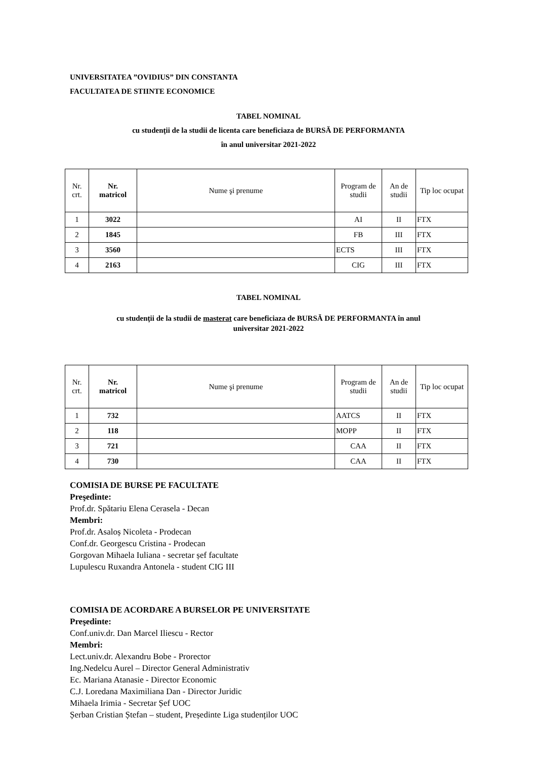UNIVERSITATEA ”OVIDIUS” DIN CONSTANTA
FACULTATEA DE STIINTE ECONOMICE
TABEL NOMINAL
cu studenţii de la studii de licenta care beneficiaza de BURSĂ DE PERFORMANTA
în anul universitar 2021-2022
| Nr. crt. | Nr. matricol | Nume şi prenume | Program de studii | An de studii | Tip loc ocupat |
| --- | --- | --- | --- | --- | --- |
| 1 | 3022 | | AI | II | FTX |
| 2 | 1845 | | FB | III | FTX |
| 3 | 3560 | | ECTS | III | FTX |
| 4 | 2163 | | CIG | III | FTX |
TABEL NOMINAL
cu studenţii de la studii de masterat care beneficiaza de BURSĂ DE PERFORMANTA în anul
universitar 2021-2022
| Nr. crt. | Nr. matricol | Nume şi prenume | Program de studii | An de studii | Tip loc ocupat |
| --- | --- | --- | --- | --- | --- |
| 1 | 732 | | AATCS | II | FTX |
| 2 | 118 | | MOPP | II | FTX |
| 3 | 721 | | CAA | II | FTX |
| 4 | 730 | | CAA | II | FTX |
COMISIA DE BURSE PE FACULTATE
Preşedinte:
Prof.dr. Spătariu Elena Cerasela - Decan
Membri:
Prof.dr. Asaloș Nicoleta - Prodecan
Conf.dr. Georgescu Cristina - Prodecan
Gorgovan Mihaela Iuliana - secretar șef facultate
Lupulescu Ruxandra Antonela - student CIG III
COMISIA DE ACORDARE A BURSELOR PE UNIVERSITATE
Preşedinte:
Conf.univ.dr. Dan Marcel Iliescu - Rector
Membri:
Lect.univ.dr. Alexandru Bobe - Prorector
Ing.Nedelcu Aurel – Director General Administrativ
Ec. Mariana Atanasie - Director Economic
C.J. Loredana Maximiliana Dan - Director Juridic
Mihaela Irimia - Secretar Șef UOC
Șerban Cristian Ștefan – student, Președinte Liga studenților UOC